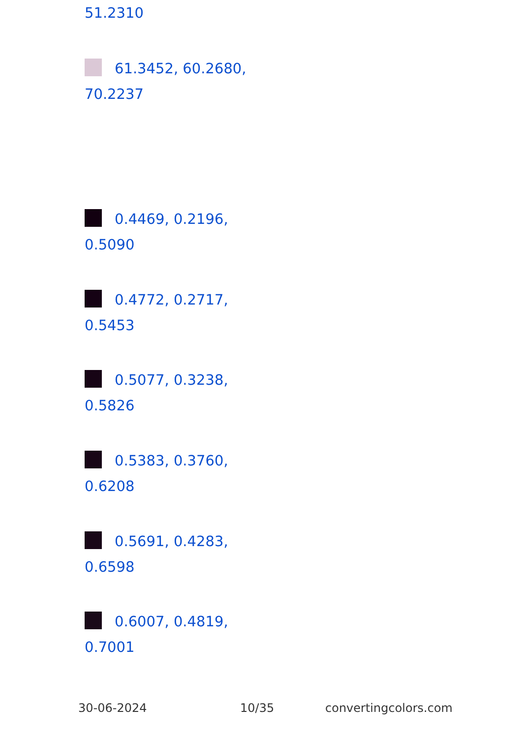51.2310
61.3452, 60.2680, 70.2237
0.4469, 0.2196, 0.5090
0.4772, 0.2717, 0.5453
0.5077, 0.3238, 0.5826
0.5383, 0.3760, 0.6208
0.5691, 0.4283, 0.6598
0.6007, 0.4819, 0.7001
30-06-2024 10/35 convertingcolors.com